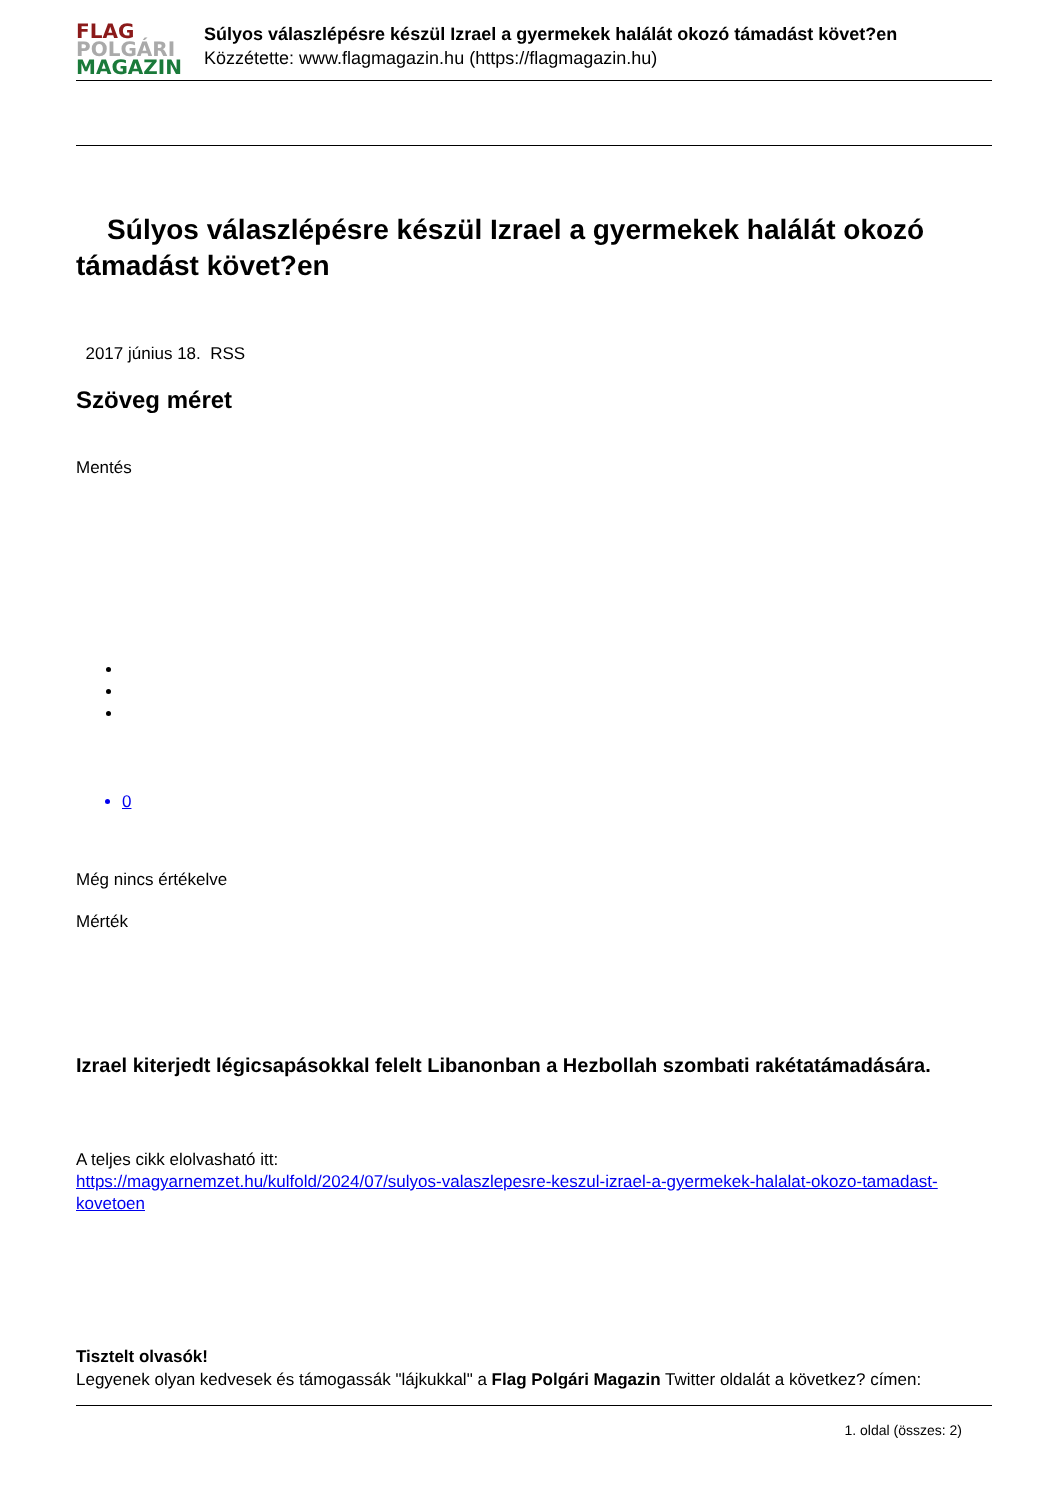FLAG
POLGÁRI
MAGAZIN
Súlyos válaszlépésre készül Izrael a gyermekek halálát okozó támadást követ?en
Közzétette: www.flagmagazin.hu (https://flagmagazin.hu)
Súlyos válaszlépésre készül Izrael a gyermekek halálát okozó támadást követ?en
2017 június 18. RSS
Szöveg méret
Mentés
0
Még nincs értékelve
Mérték
Izrael kiterjedt légicsapásokkal felelt Libanonban a Hezbollah szombati rakétatámadására.
A teljes cikk elolvasható itt:
https://magyarnemzet.hu/kulfold/2024/07/sulyos-valaszlepesre-keszul-izrael-a-gyermekek-halalat-okozo-tamadast-kovetoen
Tisztelt olvasók!
Legyenek olyan kedvesek és támogassák "lájkukkal" a Flag Polgári Magazin Twitter oldalát a következ? címen:
1. oldal (összes: 2)